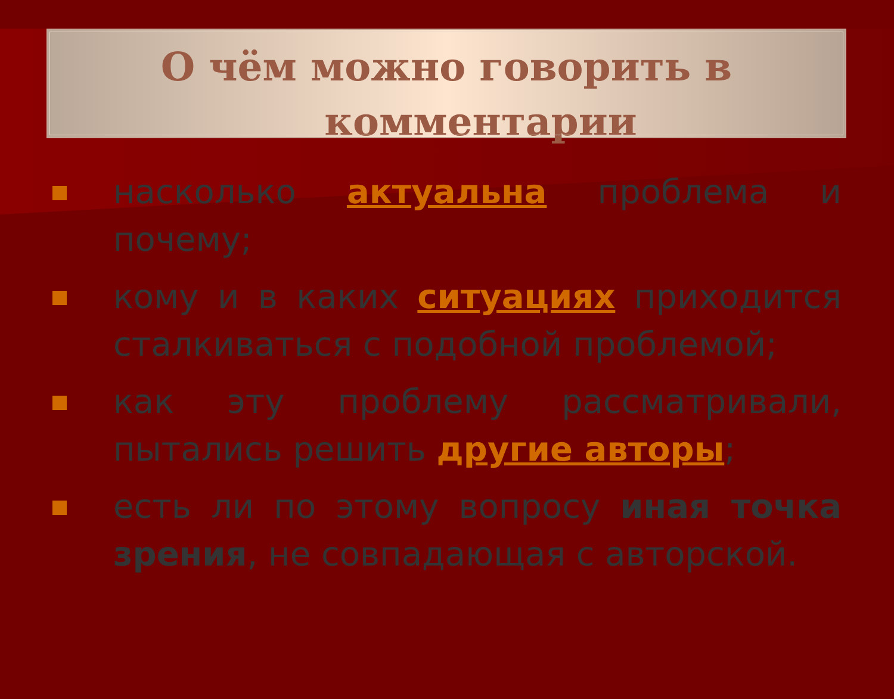О чём можно говорить в
комментарии
насколько актуальна проблема и почему;
кому и в каких ситуациях приходится сталкиваться с подобной проблемой;
как эту проблему рассматривали, пытались решить другие авторы;
есть ли по этому вопросу иная точка зрения, не совпадающая с авторской.